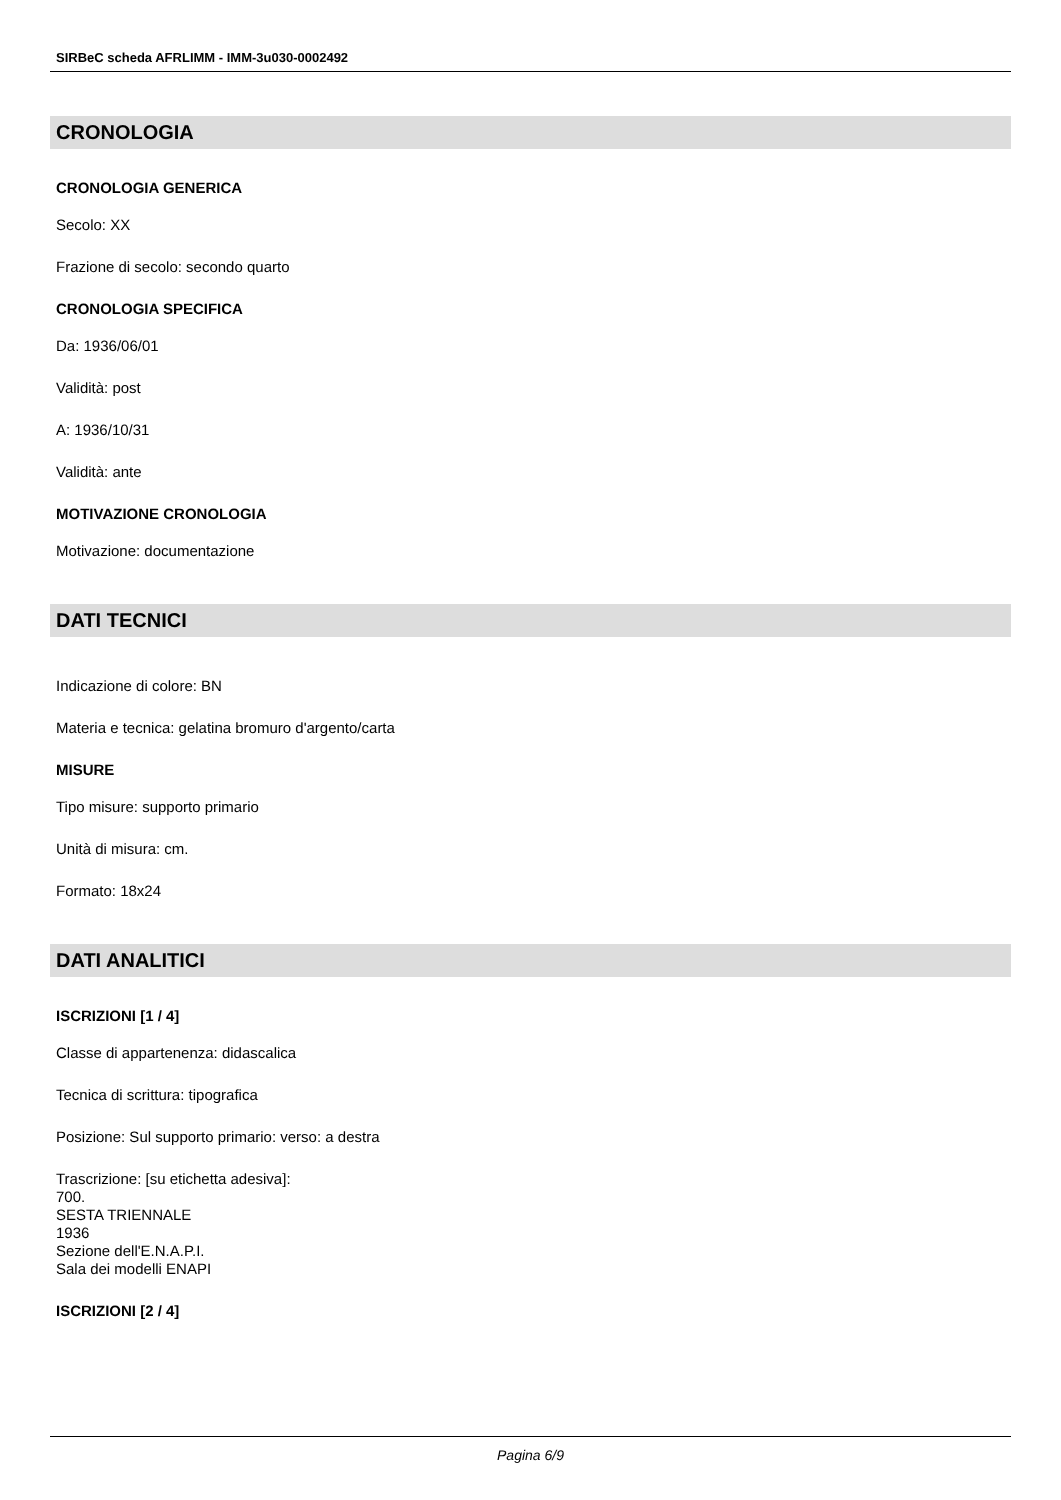SIRBeC scheda AFRLIMM - IMM-3u030-0002492
CRONOLOGIA
CRONOLOGIA GENERICA
Secolo: XX
Frazione di secolo: secondo quarto
CRONOLOGIA SPECIFICA
Da: 1936/06/01
Validità: post
A: 1936/10/31
Validità: ante
MOTIVAZIONE CRONOLOGIA
Motivazione: documentazione
DATI TECNICI
Indicazione di colore: BN
Materia e tecnica: gelatina bromuro d'argento/carta
MISURE
Tipo misure: supporto primario
Unità di misura: cm.
Formato: 18x24
DATI ANALITICI
ISCRIZIONI [1 / 4]
Classe di appartenenza: didascalica
Tecnica di scrittura: tipografica
Posizione: Sul supporto primario: verso: a destra
Trascrizione: [su etichetta adesiva]:
700.
SESTA TRIENNALE
1936
Sezione dell'E.N.A.P.I.
Sala dei modelli ENAPI
ISCRIZIONI [2 / 4]
Pagina 6/9